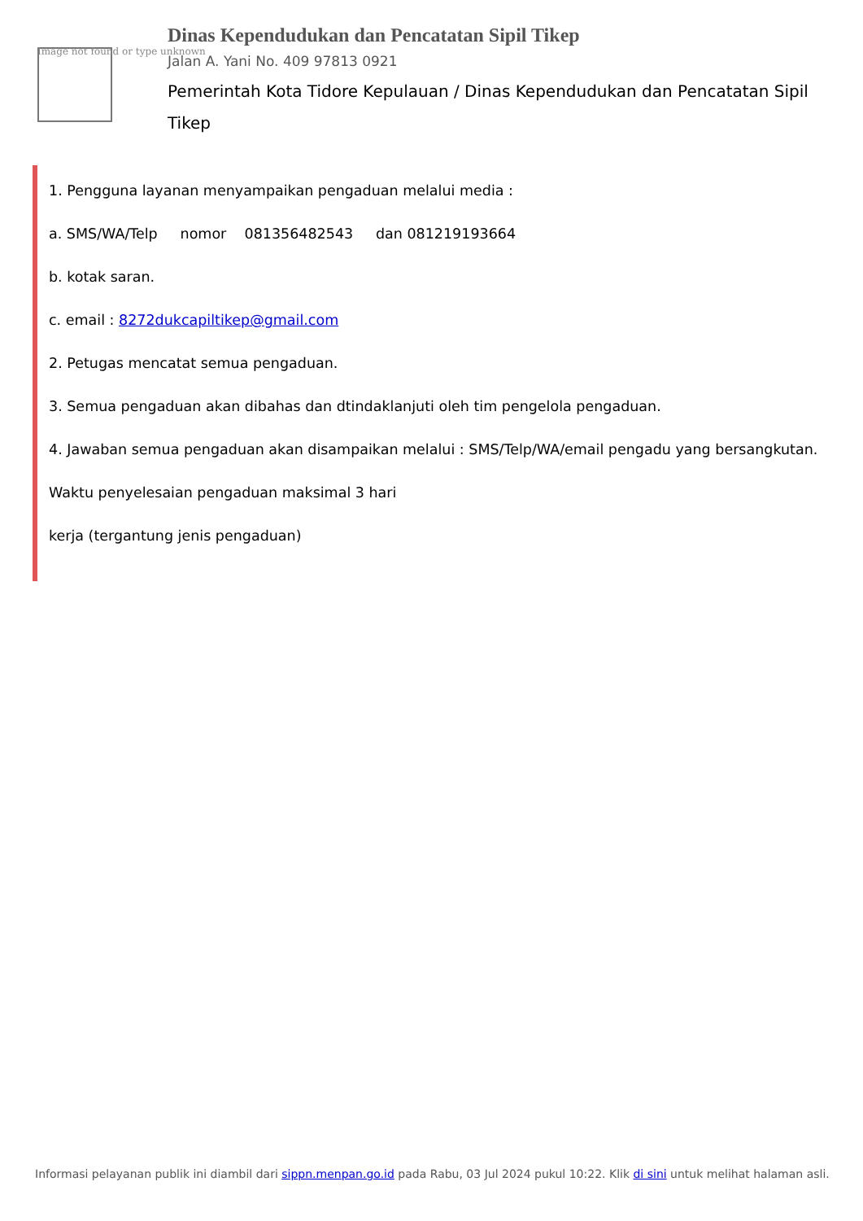Image not found or type unknown
Dinas Kependudukan dan Pencatatan Sipil Tikep
Jalan A. Yani No. 409 97813 0921
Pemerintah Kota Tidore Kepulauan / Dinas Kependudukan dan Pencatatan Sipil Tikep
1. Pengguna layanan menyampaikan pengaduan melalui media :
a. SMS/WA/Telp nomor 081356482543 dan 081219193664
b. kotak saran.
c. email : 8272dukcapiltikep@gmail.com
2. Petugas mencatat semua pengaduan.
3. Semua pengaduan akan dibahas dan dtindaklanjuti oleh tim pengelola pengaduan.
4. Jawaban semua pengaduan akan disampaikan melalui : SMS/Telp/WA/email pengadu yang bersangkutan.
Waktu penyelesaian pengaduan maksimal 3 hari
kerja (tergantung jenis pengaduan)
Informasi pelayanan publik ini diambil dari sippn.menpan.go.id pada Rabu, 03 Jul 2024 pukul 10:22. Klik di sini untuk melihat halaman asli.